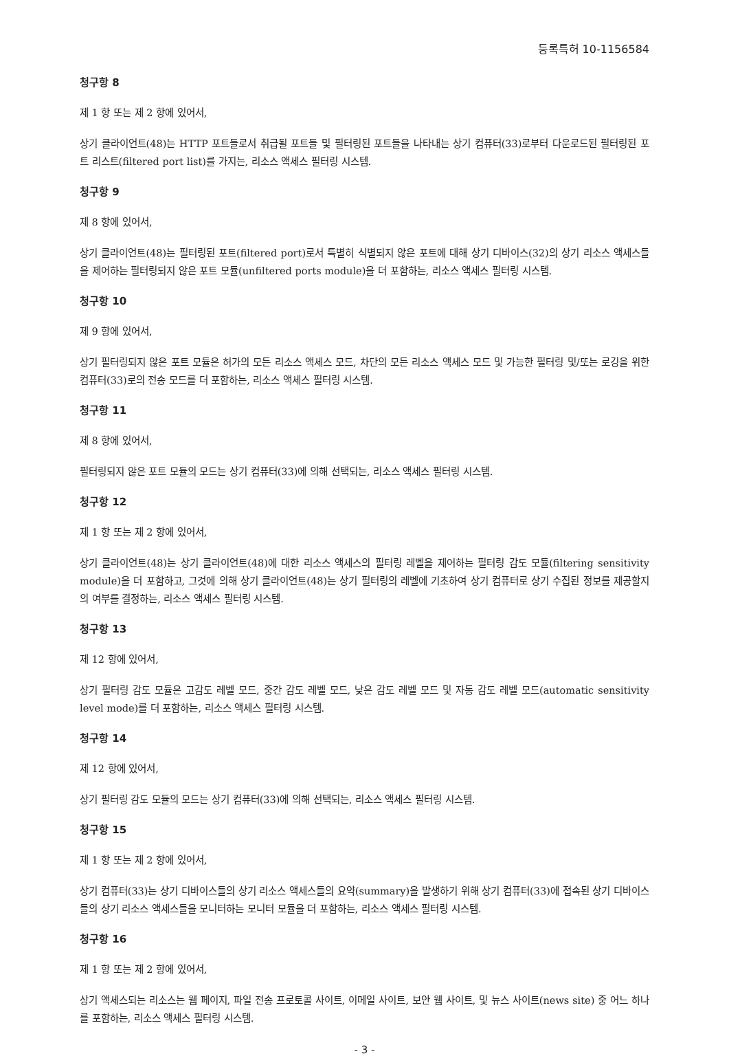등록특허 10-1156584
청구항 8
제 1 항 또는 제 2 항에 있어서,
상기 클라이언트(48)는 HTTP 포트들로서 취급될 포트들 및 필터링된 포트들을 나타내는 상기 컴퓨터(33)로부터 다운로드된 필터링된 포트 리스트(filtered port list)를 가지는, 리소스 액세스 필터링 시스템.
청구항 9
제 8 항에 있어서,
상기 클라이언트(48)는 필터링된 포트(filtered port)로서 특별히 식별되지 않은 포트에 대해 상기 디바이스(32)의 상기 리소스 액세스들을 제어하는 필터링되지 않은 포트 모듈(unfiltered ports module)을 더 포함하는, 리소스 액세스 필터링 시스템.
청구항 10
제 9 항에 있어서,
상기 필터링되지 않은 포트 모듈은 허가의 모든 리소스 액세스 모드, 차단의 모든 리소스 액세스 모드 및 가능한 필터링 및/또는 로깅을 위한 컴퓨터(33)로의 전송 모드를 더 포함하는, 리소스 액세스 필터링 시스템.
청구항 11
제 8 항에 있어서,
필터링되지 않은 포트 모듈의 모드는 상기 컴퓨터(33)에 의해 선택되는, 리소스 액세스 필터링 시스템.
청구항 12
제 1 항 또는 제 2 항에 있어서,
상기 클라이언트(48)는 상기 클라이언트(48)에 대한 리소스 액세스의 필터링 레벨을 제어하는 필터링 감도 모듈(filtering sensitivity module)을 더 포함하고, 그것에 의해 상기 클라이언트(48)는 상기 필터링의 레벨에 기초하여 상기 컴퓨터로 상기 수집된 정보를 제공할지의 여부를 결정하는, 리소스 액세스 필터링 시스템.
청구항 13
제 12 항에 있어서,
상기 필터링 감도 모듈은 고감도 레벨 모드, 중간 감도 레벨 모드, 낮은 감도 레벨 모드 및 자동 감도 레벨 모드(automatic sensitivity level mode)를 더 포함하는, 리소스 액세스 필터링 시스템.
청구항 14
제 12 항에 있어서,
상기 필터링 감도 모듈의 모드는 상기 컴퓨터(33)에 의해 선택되는, 리소스 액세스 필터링 시스템.
청구항 15
제 1 항 또는 제 2 항에 있어서,
상기 컴퓨터(33)는 상기 디바이스들의 상기 리소스 액세스들의 요약(summary)을 발생하기 위해 상기 컴퓨터(33)에 접속된 상기 디바이스들의 상기 리소스 액세스들을 모니터하는 모니터 모듈을 더 포함하는, 리소스 액세스 필터링 시스템.
청구항 16
제 1 항 또는 제 2 항에 있어서,
상기 액세스되는 리소스는 웹 페이지, 파일 전송 프로토콜 사이트, 이메일 사이트, 보안 웹 사이트, 및 뉴스 사이트(news site) 중 어느 하나를 포함하는, 리소스 액세스 필터링 시스템.
- 3 -